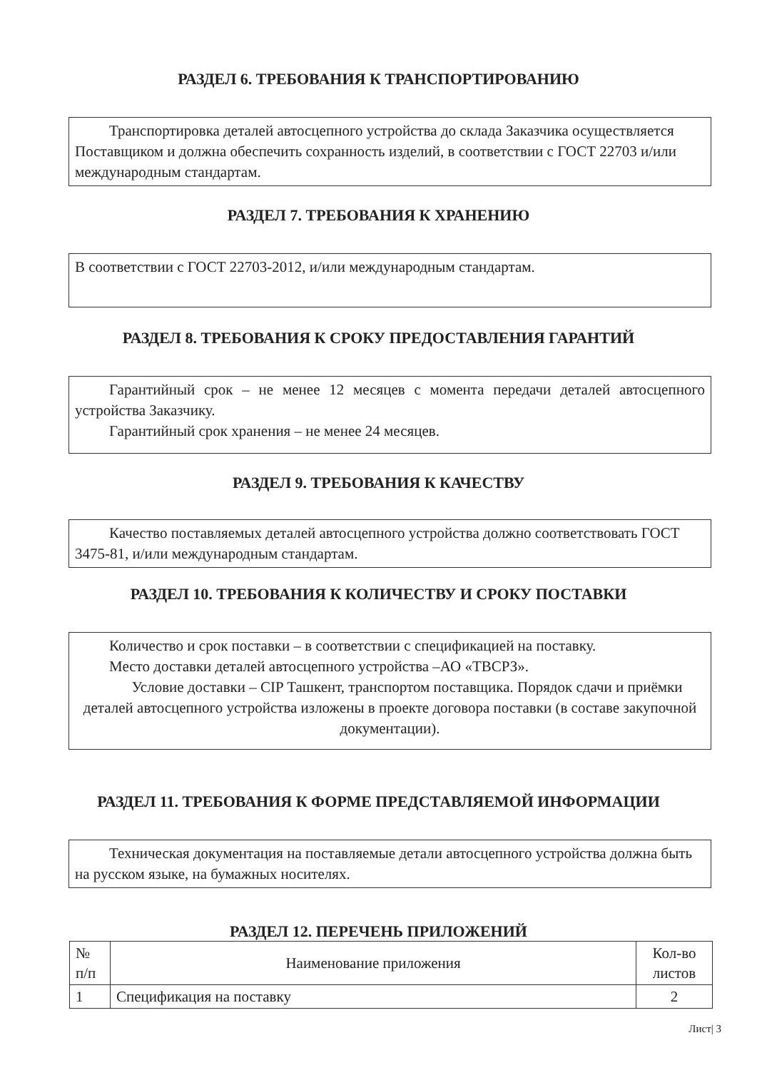РАЗДЕЛ 6. ТРЕБОВАНИЯ К ТРАНСПОРТИРОВАНИЮ
Транспортировка деталей автосцепного устройства до склада Заказчика осуществляется Поставщиком и должна обеспечить сохранность изделий, в соответствии с ГОСТ 22703 и/или международным стандартам.
РАЗДЕЛ 7. ТРЕБОВАНИЯ К ХРАНЕНИЮ
В соответствии с ГОСТ 22703-2012, и/или международным стандартам.
РАЗДЕЛ 8. ТРЕБОВАНИЯ К СРОКУ ПРЕДОСТАВЛЕНИЯ ГАРАНТИЙ
Гарантийный срок – не менее 12 месяцев с момента передачи деталей автосцепного устройства Заказчику.
Гарантийный срок хранения – не менее 24 месяцев.
РАЗДЕЛ 9. ТРЕБОВАНИЯ К КАЧЕСТВУ
Качество поставляемых деталей автосцепного устройства должно соответствовать ГОСТ 3475-81, и/или международным стандартам.
РАЗДЕЛ 10. ТРЕБОВАНИЯ К КОЛИЧЕСТВУ И СРОКУ ПОСТАВКИ
Количество и срок поставки – в соответствии с спецификацией на поставку.
Место доставки деталей автосцепного устройства –АО «ТВСРЗ».
Условие доставки – CIP Ташкент, транспортом поставщика. Порядок сдачи и приёмки деталей автосцепного устройства изложены в проекте договора поставки (в составе закупочной документации).
РАЗДЕЛ 11. ТРЕБОВАНИЯ К ФОРМЕ ПРЕДСТАВЛЯЕМОЙ ИНФОРМАЦИИ
Техническая документация на поставляемые детали автосцепного устройства должна быть на русском языке, на бумажных носителях.
РАЗДЕЛ 12. ПЕРЕЧЕНЬ ПРИЛОЖЕНИЙ
| № п/п | Наименование приложения | Кол-во листов |
| 1 | Спецификация на поставку | 2 |
Лист| 3